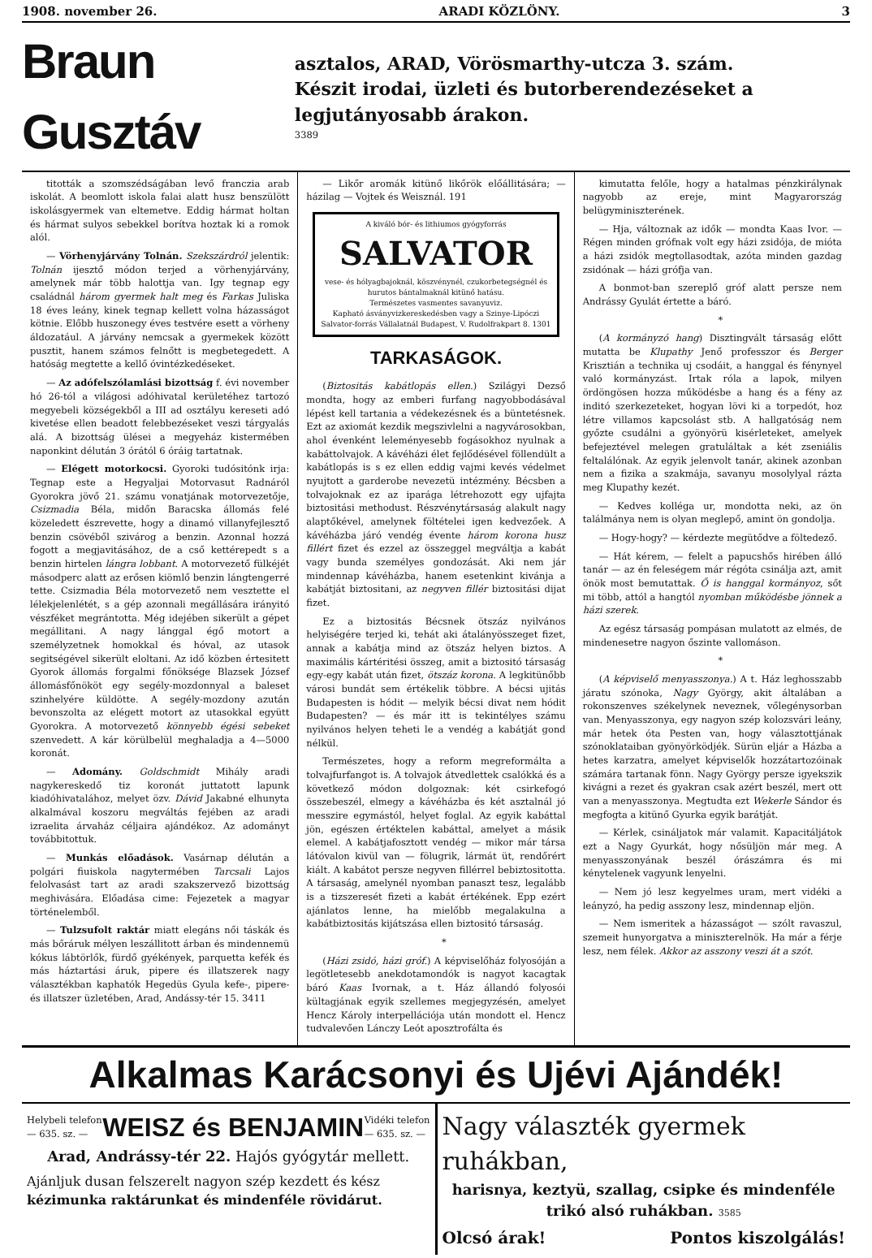1908. november 26. ARADI KÖZLÖNY. 3
Braun Gusztáv
asztalos, ARAD, Vörösmarthy-utcza 3. szám.
Készit irodai, üzleti és butorberendezéseket a legjutányosabb árakon.
3389
titották a szomszédságában levő franczia arab iskolát. A beomlott iskola falai alatt husz benszülött iskolásgyermek van eltemetve. Eddig hármat holtan és hármat sulyos sebekkel borítva hoztak ki a romok alól.
— Vörhenyjárvány Tolnán. Szekszárdról jelentik: Tolnán ijesztő módon terjed a vörhenyjárvány, amelynek már több halottja van. Igy tegnap egy családnál három gyermek halt meg és Farkas Juliska 18 éves leány, kinek tegnap kellett volna házasságot kötnie. Előbb huszonegy éves testvére esett a vörheny áldozatául. A járvány nemcsak a gyermekek között pusztit, hanem számos felnőtt is megbetegedett. A hatóság megtette a kellő óvintézkedéseket.
— Az adófelszólamlási bizottság f. évi november hó 26-tól a világosi adóhivatal kerületéhez tartozó megyebeli községekből a III ad osztályu kereseti adó kivetése ellen beadott felebbezéseket veszi tárgyalás alá. A bizottság ülései a megyeház kistermében naponkint délután 3 órától 6 óráig tartatnak.
— Elégett motorkocsi. Gyoroki tudósitónk irja: Tegnap este a Hegyaljai Motorvasut Radnáról Gyorokra jövő 21. számu vonatjának motorvezetője, Csizmadia Béla, midőn Baracska állomás felé közeledett észrevette, hogy a dinamó villanyfejlesztő benzin csövéből szivárog a benzin. Azonnal hozzá fogott a megjavitásához, de a cső kettérepedt s a benzin hirtelen lángra lobbant. A motorvezető fülkéjét másodperc alatt az erősen kiömlő benzin lángtengerré tette. Csizmadia Béla motorvezető nem vesztette el lélekjelenlétét, s a gép azonnali megállására irányitó vészféket megrántotta. Még idejében sikerült a gépet megállitani. A nagy lánggal égő motort a személyzetnek homokkal és hóval, az utasok segitségével sikerült eloltani. Az idő közben értesitett Gyorok állomás forgalmi főnöksége Blazsek József állomásfőnököt egy segély-mozdonnyal a baleset szinhelyére küldötte. A segély-mozdony azután bevonszolta az elégett motort az utasokkal együtt Gyorokra. A motorvezető könnyebb égési sebeket szenvedett. A kár körülbelül meghaladja a 4—5000 koronát.
— Adomány. Goldschmidt Mihály aradi nagykereskedő tiz koronát juttatott lapunk kiadóhivatalához, melyet özv. Dávid Jakabné elhunyta alkalmával koszoru megváltás fejében az aradi izraelita árvaház céljaira ajándékoz. Az adományt továbbitottuk.
— Munkás előadások. Vasárnap délután a polgári fiuiskola nagytermében Tarcsali Lajos felolvasást tart az aradi szakszervező bizottság meghivására. Előadása cime: Fejezetek a magyar történelemből.
— Tulzsufolt raktár miatt elegáns női táskák és más bőráruk mélyen leszállitott árban és mindennemü kókus lábtörlők, fürdő gyékények, parquetta kefék és más háztartási áruk, pipere és illatszerek nagy választékban kaphatók Hegedüs Gyula kefe-, pipere- és illatszer üzletében, Arad, Andássy-tér 15. 3411
— Likőr aromák kitünő likőrök előállitására; — házilag — Vojtek és Weisznál. 191
A kiváló bór- és lithiumos gyógyforrás
SALVATOR
vese- és hólyagbajoknál, köszvénynél, czukorbetegségnél és hurutos bántalmaknál kitünő hatásu.
Természetes vasmentes savanyuviz.
Kapható ásványvizkereskedésben vagy a Szinye-Lipóczi Salvator-forrás Vállalatnál Budapest, V. Rudolfrakpart 8. 1301
TARKASÁGOK.
(Biztositás kabátlopás ellen.) Szilágyi Dezső mondta, hogy az emberi furfang nagyobbodásával lépést kell tartania a védekezésnek és a büntetésnek. Ezt az axiomát kezdik megszivlelni a nagyvárosokban, ahol évenként leleményesebb fogásokhoz nyulnak a kabáttolvajok. A kávéházi élet fejlődésével föllendült a kabátlopás is s ez ellen eddig vajmi kevés védelmet nyujtott a garderobe nevezetü intézmény. Bécsben a tolvajoknak ez az iparága létrehozott egy ujfajta biztositási methodust. Részvénytársaság alakult nagy alaptőkével, amelynek föltételei igen kedvezőek. A kávéházba járó vendég évente három korona husz fillért fizet és ezzel az összeggel megváltja a kabát vagy bunda személyes gondozását. Aki nem jár mindennap kávéházba, hanem esetenkint kivánja a kabátját biztositani, az negyven fillér biztositási dijat fizet.
Ez a biztositás Bécsnek ötszáz nyilvános helyiségére terjed ki, tehát aki átalányösszeget fizet, annak a kabátja mind az ötszáz helyen biztos. A maximális kártéritési összeg, amit a biztositó társaság egy-egy kabát után fizet, ötszáz korona. A legkitünőbb városi bundát sem értékelik többre. A bécsi ujitás Budapesten is hódit — melyik bécsi divat nem hódit Budapesten? — és már itt is tekintélyes számu nyilvános helyen teheti le a vendég a kabátját gond nélkül.
Természetes, hogy a reform megreformálta a tolvajfurfangot is. A tolvajok átvedlettek csalókká és a következő módon dolgoznak: két csirkefogó összebeszél, elmegy a kávéházba és két asztalnál jó messzire egymástól, helyet foglal. Az egyik kabáttal jön, egészen értéktelen kabáttal, amelyet a másik elemel. A kabátjafosztott vendég — mikor már társa látóvalon kivül van — fölugrik, lármát üt, rendőrért kiált. A kabátot persze negyven fillérrel bebiztositotta. A társaság, amelynél nyomban panaszt tesz, legalább is a tizszeresét fizeti a kabát értékének. Epp ezért ajánlatos lenne, ha mielőbb megalakulna a kabátbiztositás kijátszása ellen biztositó társaság.
*
(Házi zsidó, házi gróf.) A képviselőház folyosóján a legötletesebb anekdotamondók is nagyot kacagtak báró Kaas Ivornak, a t. Ház állandó folyosói kültagjának egyik szellemes megjegyzésén, amelyet Hencz Károly interpellációja után mondott el. Hencz tudvalevően Lánczy Leót aposztrofálta és
kimutatta felőle, hogy a hatalmas pénzkirálynak nagyobb az ereje, mint Magyarország belügyminiszterének.
— Hja, változnak az idők — mondta Kaas Ivor. — Régen minden grófnak volt egy házi zsidója, de mióta a házi zsidók megtollasodtak, azóta minden gazdag zsidónak — házi grófja van.
A bonmot-ban szereplő gróf alatt persze nem Andrássy Gyulát értette a báró.
*
(A kormányzó hang) Disztingvált társaság előtt mutatta be Klupathy Jenő professzor és Berger Krisztián a technika uj csodáit, a hanggal és fénynyel való kormányzást. Irtak róla a lapok, milyen ördöngösen hozza működésbe a hang és a fény az inditó szerkezeteket, hogyan lövi ki a torpedót, hoz létre villamos kapcsolást stb. A hallgatóság nem győzte csudálni a gyönyörü kisérleteket, amelyek befejeztével melegen gratuláltak a két zseniális feltalálónak. Az egyik jelenvolt tanár, akinek azonban nem a fizika a szakmája, savanyu mosolylyal rázta meg Klupathy kezét.
— Kedves kolléga ur, mondotta neki, az ön találmánya nem is olyan meglepő, amint ön gondolja.
— Hogy-hogy? — kérdezte megütődve a föltedező.
— Hát kérem, — felelt a papucshős hirében álló tanár — az én feleségem már régóta csinálja azt, amit önök most bemutattak. Ő is hanggal kormányoz, sőt mi több, attól a hangtól nyomban működésbe jönnek a házi szerek.
Az egész társaság pompásan mulatott az elmés, de mindenesetre nagyon őszinte vallomáson.
*
(A képviselő menyasszonya.) A t. Ház leghosszabb járatu szónoka, Nagy György, akit általában a rokonszenves székelynek neveznek, vőlegénysorban van. Menyasszonya, egy nagyon szép kolozsvári leány, már hetek óta Pesten van, hogy választottjának szónoklataiban gyönyörködjék. Sürün eljár a Házba a hetes karzatra, amelyet képviselők hozzátartozóinak számára tartanak fönn. Nagy György persze igyekszik kivágni a rezet és gyakran csak azért beszél, mert ott van a menyasszonya. Megtudta ezt Wekerle Sándor és megfogta a kitünő Gyurka egyik barátját.
— Kérlek, csináljatok már valamit. Kapacitáljátok ezt a Nagy Gyurkát, hogy nősüljön már meg. A menyasszonyának beszél órászámra és mi kénytelenek vagyunk lenyelni.
— Nem jó lesz kegyelmes uram, mert vidéki a leányzó, ha pedig asszony lesz, mindennap eljön.
— Nem ismeritek a házasságot — szólt ravaszul, szemeit hunyorgatva a miniszterelnök. Ha már a férje lesz, nem félek. Akkor az asszony veszi át a szót.
Alkalmas Karácsonyi és Ujévi Ajándék!
Helybeli telefon
— 635. sz. — WEISZ és BENJAMIN Vidéki telefon
— 635. sz. —
Arad, Andrássy-tér 22. Hajós gyógytár mellett.
Ajánljuk dusan felszerelt nagyon szép kezdett és kész kézimunka raktárunkat és mindenféle rövidárut.
Nagy választék gyermek ruhákban,
harisnya, keztyü, szallag, csipke és mindenféle trikó alsó ruhákban. 3585
Olcsó árak! Pontos kiszolgálás!